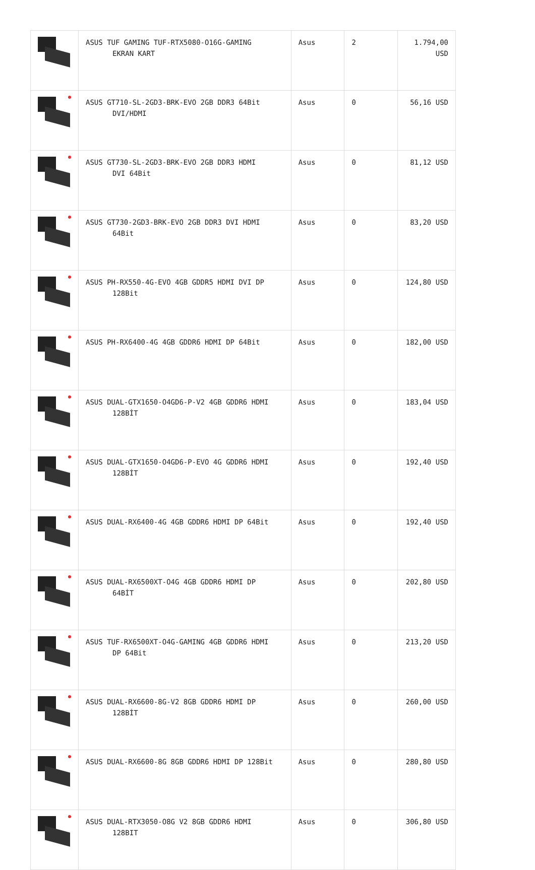| | ASUS TUF GAMING TUF-RTX5080-O16G-GAMING EKRAN KART | Asus | 2 | 1.794,00 USD |
| | ASUS GT710-SL-2GD3-BRK-EVO 2GB DDR3 64Bit DVI/HDMI | Asus | 0 | 56,16 USD |
| | ASUS GT730-SL-2GD3-BRK-EVO 2GB DDR3 HDMI DVI 64Bit | Asus | 0 | 81,12 USD |
| | ASUS GT730-2GD3-BRK-EVO 2GB DDR3 DVI HDMI 64Bit | Asus | 0 | 83,20 USD |
| | ASUS PH-RX550-4G-EVO 4GB GDDR5 HDMI DVI DP 128Bit | Asus | 0 | 124,80 USD |
| | ASUS PH-RX6400-4G 4GB GDDR6 HDMI DP 64Bit | Asus | 0 | 182,00 USD |
| | ASUS DUAL-GTX1650-O4GD6-P-V2 4GB GDDR6 HDMI 128BİT | Asus | 0 | 183,04 USD |
| | ASUS DUAL-GTX1650-O4GD6-P-EVO 4G GDDR6 HDMI 128BİT | Asus | 0 | 192,40 USD |
| | ASUS DUAL-RX6400-4G 4GB GDDR6 HDMI DP 64Bit | Asus | 0 | 192,40 USD |
| | ASUS DUAL-RX6500XT-O4G 4GB GDDR6 HDMI DP 64BİT | Asus | 0 | 202,80 USD |
| | ASUS TUF-RX6500XT-O4G-GAMING 4GB GDDR6 HDMI DP 64Bit | Asus | 0 | 213,20 USD |
| | ASUS DUAL-RX6600-8G-V2 8GB GDDR6 HDMI DP 128BİT | Asus | 0 | 260,00 USD |
| | ASUS DUAL-RX6600-8G 8GB GDDR6 HDMI DP 128Bit | Asus | 0 | 280,80 USD |
| | ASUS DUAL-RTX3050-O8G V2 8GB GDDR6 HDMI 128BIT | Asus | 0 | 306,80 USD |